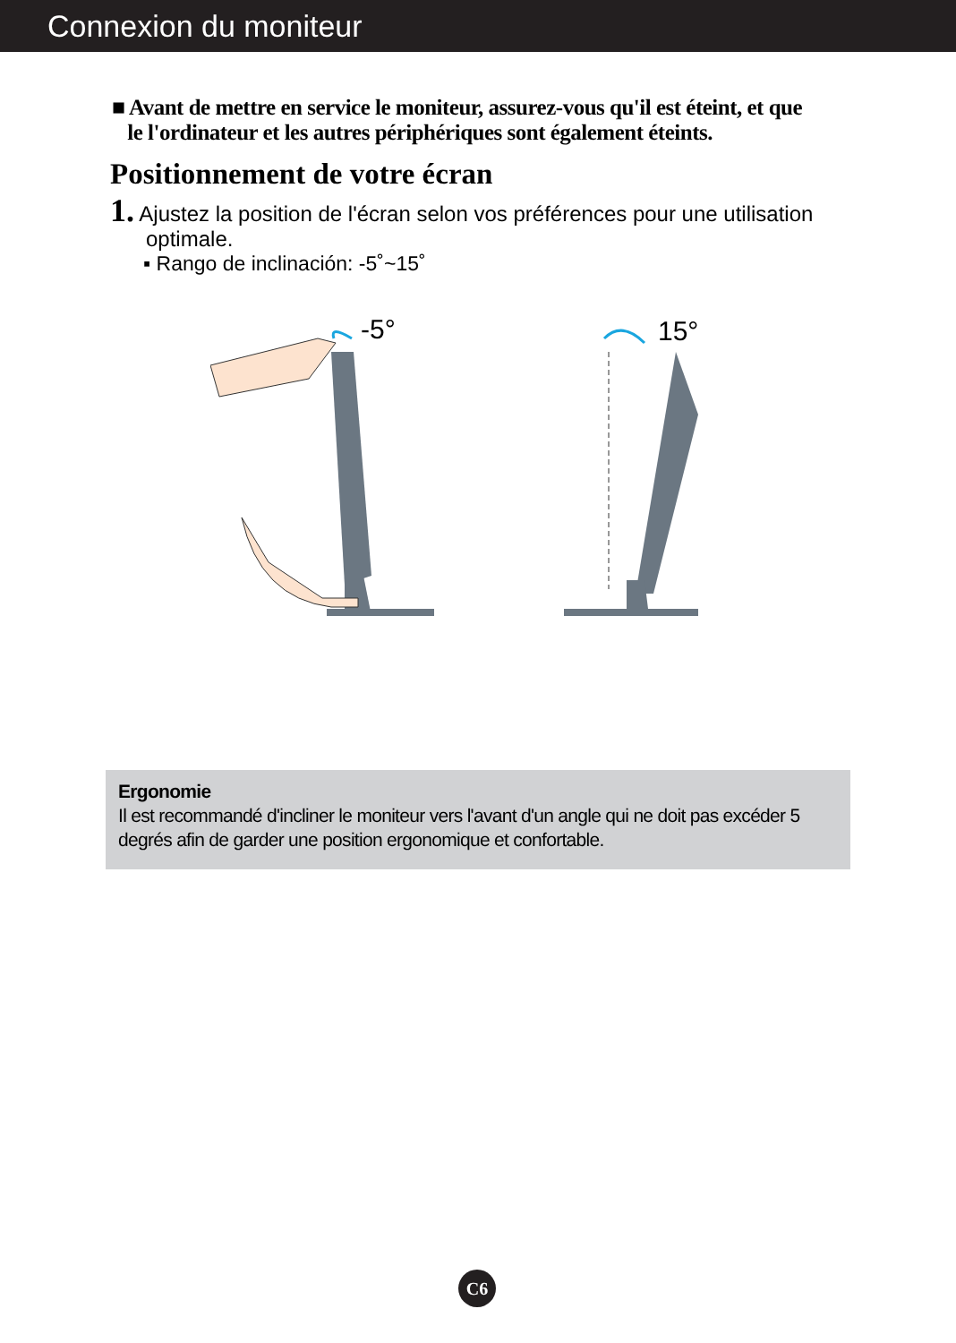Connexion du moniteur
■ Avant de mettre en service le moniteur, assurez-vous qu'il est éteint, et que
le l'ordinateur et les autres périphériques sont également éteints.
Positionnement de votre écran
1. Ajustez la position de l'écran selon vos préférences pour une utilisation
optimale.
▪ Rango de inclinación: -5˚~15˚
-5°
15°
Ergonomie
Il est recommandé d'incliner le moniteur vers l'avant d'un angle qui ne doit pas excéder 5 degrés afin de garder une position ergonomique et confortable.
C6